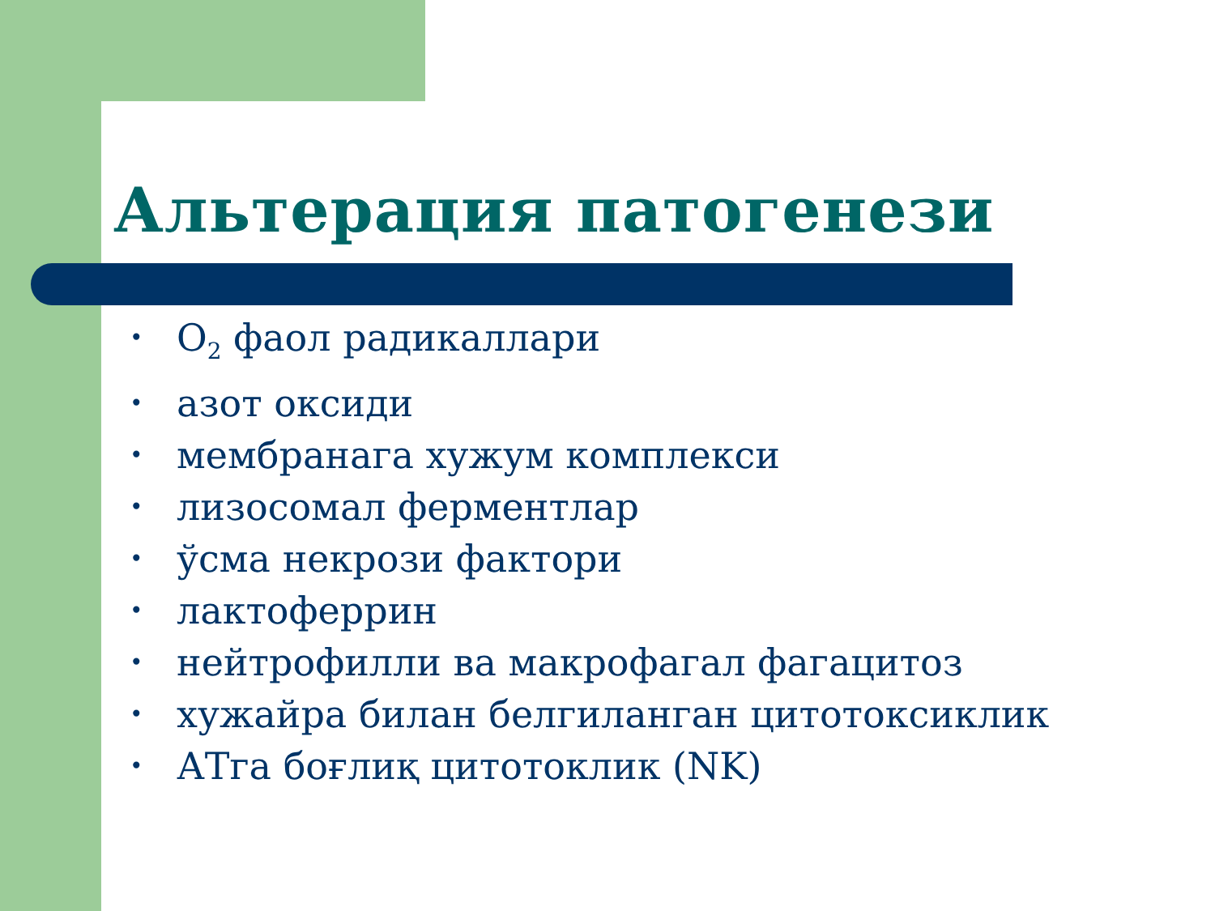Альтерация патогенези
• O<sub>2</sub> фаол радикаллари
• азот оксиди
• мембранага хужум комплекси
• лизосомал ферментлар
• ўсма некрози фактори
• лактоферрин
• нейтрофилли ва макрофагал фагацитоз
• хужайра билан белгиланган цитотоксиклик
• АТга боғлиқ цитотоклик (NK)